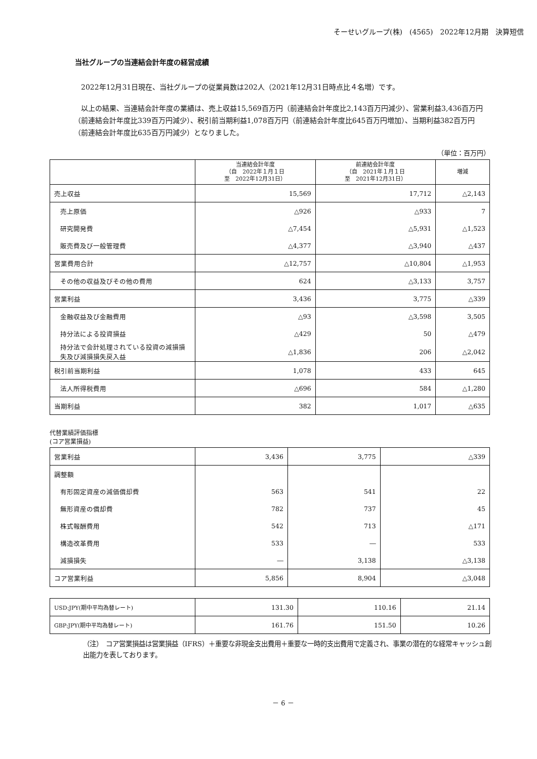そーせいグループ(株)　(4565)　2022年12月期　決算短信
当社グループの当連結会計年度の経営成績
　2022年12月31日現在、当社グループの従業員数は202人（2021年12月31日時点比４名増）です。
　以上の結果、当連結会計年度の業績は、売上収益15,569百万円（前連結会計年度比2,143百万円減少）、営業利益3,436百万円（前連結会計年度比339百万円減少）、税引前当期利益1,078百万円（前連結会計年度比645百万円増加）、当期利益382百万円（前連結会計年度比635百万円減少）となりました。
（単位：百万円）
| | 当連結会計年度 （自 2022年１月１日 至 2022年12月31日） | 前連結会計年度 （自 2021年１月１日 至 2021年12月31日） | 増減 |
| --- | --- | --- | --- |
| 売上収益 | 15,569 | 17,712 | △2,143 |
| 売上原価 | △926 | △933 | 7 |
| 研究開発費 | △7,454 | △5,931 | △1,523 |
| 販売費及び一般管理費 | △4,377 | △3,940 | △437 |
| 営業費用合計 | △12,757 | △10,804 | △1,953 |
| その他の収益及びその他の費用 | 624 | △3,133 | 3,757 |
| 営業利益 | 3,436 | 3,775 | △339 |
| 金融収益及び金融費用 | △93 | △3,598 | 3,505 |
| 持分法による投資損益 | △429 | 50 | △479 |
| 持分法で会計処理されている投資の減損損失及び減損損失戻入益 | △1,836 | 206 | △2,042 |
| 税引前当期利益 | 1,078 | 433 | 645 |
| 法人所得税費用 | △696 | 584 | △1,280 |
| 当期利益 | 382 | 1,017 | △635 |
代替業績評価指標
(コア営業損益)
| 営業利益 | 3,436 | 3,775 | △339 |
| 調整額 | | | |
| 有形固定資産の減価償却費 | 563 | 541 | 22 |
| 無形資産の償却費 | 782 | 737 | 45 |
| 株式報酬費用 | 542 | 713 | △171 |
| 構造改革費用 | 533 | ― | 533 |
| 減損損失 | ― | 3,138 | △3,138 |
| コア営業利益 | 5,856 | 8,904 | △3,048 |
| USD:JPY(期中平均為替レート) | 131.30 | 110.16 | 21.14 |
| GBP:JPY(期中平均為替レート) | 161.76 | 151.50 | 10.26 |
（注）　コア営業損益は営業損益（IFRS）＋重要な非現金支出費用＋重要な一時的支出費用で定義され、事業の潜在的な経常キャッシュ創出能力を表しております。
－ 6 －